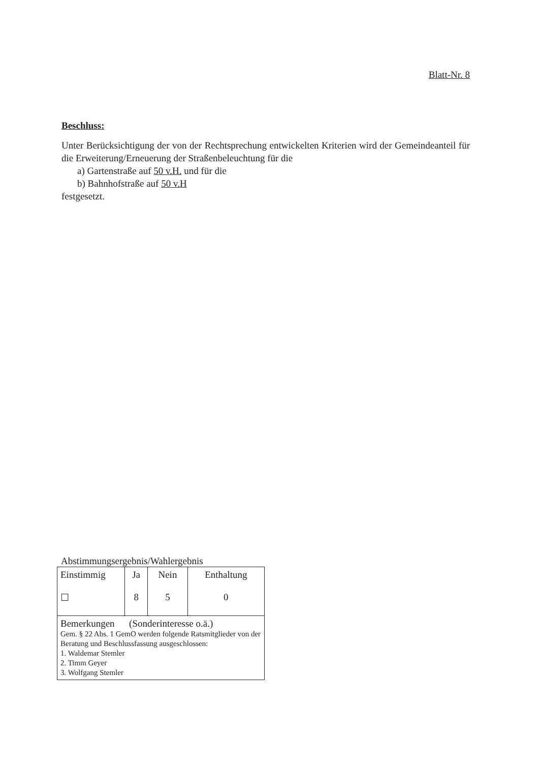Blatt-Nr. 8
Beschluss:
Unter Berücksichtigung der von der Rechtsprechung entwickelten Kriterien wird der Gemeindeanteil für die Erweiterung/Erneuerung der Straßenbeleuchtung für die
a) Gartenstraße auf 50 v.H. und für die
b) Bahnhofstraße auf 50 v.H
festgesetzt.
Abstimmungsergebnis/Wahlergebnis
| Einstimmig ☐ | Ja 8 | Nein 5 | Enthaltung 0 |
| Bemerkungen (Sonderinteresse o.ä.) Gem. § 22 Abs. 1 GemO werden folgende Ratsmitglieder von der Beratung und Beschlussfassung ausgeschlossen: 1. Waldemar Stemler 2. Timm Geyer 3. Wolfgang Stemler | | | |